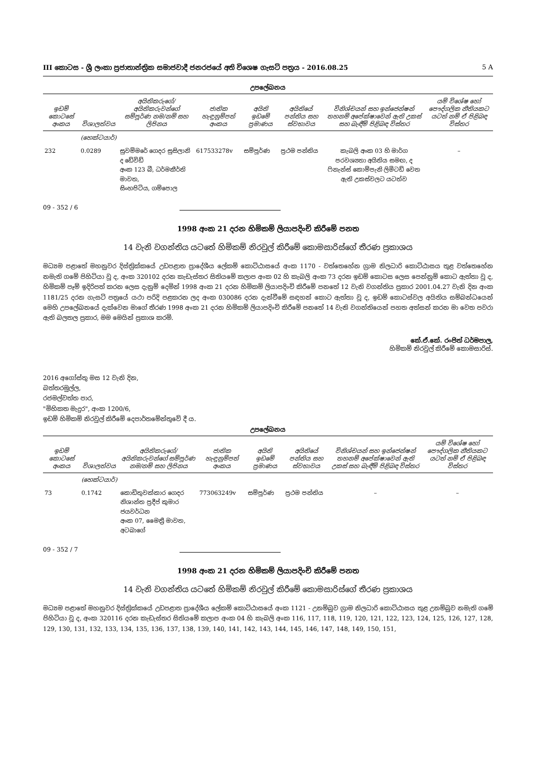III කොටස - ශ්‍රී ලංකා ප්‍රජාතාන්ත්‍රික සමාජවාදී ජනරජයේ අති විශෙෂ ගැසට් පත්‍රය - 2016.08.25 5 A
උපලේඛනය
| ඉඩම් කොටසේ අංකය | විශාලත්වය | අයිතිකරුගේ/අයිතිකරුවන්ගේ සම්පූර්ණ නම/නම් සහ ලිපිනය | ජාතික හැඳුනුම්පත් අංකය | අයිති ඉඩමේ ප්‍රමාණය | අයිතියේ පන්තිය සහ ස්වභාවය | විනිශ්චයන් සහ ඉන්ජෙන්ෂන් තහනම් අපේක්ෂාවෙන් ඇති උකස් සහ බැඳීම් පිළිබඳ විස්තර | යම් විශේෂ හෝ පෞද්ගලික නීතියකට යටත් නම් ඒ පිළිබඳ විස්තර |
| --- | --- | --- | --- | --- | --- | --- | --- |
| | (හෙක්ටයාර්) | | | | | | |
| 232 | 0.0289 | සුවම්මරේ ගෙදර සුසිලානි ද ඩේවිඩ් අංක 123 බී, ධර්මකීර්ති මාවත, සිංහපිටිය, ගම්පොල | 617533278v | සම්පූර්ණ | ප්‍රථම පන්තිය | කැබලි අංක 03 හි මාර්ග පරවශ්‍යතා අයිතිය සමඟ, ද ෆිනැන්ස් කොම්පැනි ලිමිටඩ් වෙත ඇති උකස්වලට යටත්ව | – |
09 - 352 / 6
1998 අංක 21 දරන හිමිකම් ලියාපදිංචි කිරීමේ පනත
14 වැනි වගන්තිය යටතේ හිමිකම් නිරවුල් කිරීමේ කොමසාරිස්ගේ තීරණ ප්‍රකාශය
මධ්‍යම පළාතේ මහනුවර දිස්ත්‍රික්කයේ උඩපළාත ප්‍රාදේශීය ලේකම් කොට්ඨාසයේ අංක 1170 - වත්තෙහේන ග්‍රාම නිලධාරි කොට්ඨාසය තුළ වත්තෙහේන නමැති ගමේ පිහිටියා වූ ද, අංක 320102 දරන කැඩැස්තර සිතියමේ කලාප අංක 02 හි කැබලි අංක 73 දරන ඉඩම් කොටස ලෙස පෙන්නුම් කොට ඇත්තා වූ ද, හිමිකම් පෑම් ඉදිරිපත් කරන ලෙස දැනුම් දෙමින් 1998 අංක 21 දරන හිමිකම් ලියාපදිංචි කිරීමේ පනතේ 12 වැනි වගන්තිය ප්‍රකාර 2001.04.27 වැනි දින අංක 1181/25 දරන ගැසට් පත්‍රයේ යථා පරිදි පළකරන ලද අංක 030086 දරන දැන්වීමේ සඳහන් කොට ඇත්තා වූ ද, ඉඩම් කොටස්වල අයිතිය සම්බන්ධයෙන් මෙහි උපලේඛනයේ දැක්වෙන මාගේ තීරණ 1998 අංක 21 දරන හිමිකම් ලියාපදිංචි කිරීමේ පනතේ 14 වැනි වගන්තියෙන් පහත අත්සන් කරන මා වෙත පවරා ඇති බලතල ප්‍රකාර, මම මෙයින් ප්‍රකාශ කරමි.
කේ.ඒ.කේ. රංජිත් ධර්මපාල,
හිමිකම් නිරවුල් කිරීමේ කොමසාරිස්.
2016 අගෝස්තු මස 12 වැනි දින,
බත්තරමුල්ල,
රජමල්වත්ත පාර,
"මිහිකත මැදුර", අංක 1200/6,
ඉඩම් හිමිකම් නිරවුල් කිරීමේ දෙපාර්තමේන්තුවේ දී ය.
උපලේඛනය
| ඉඩම් කොටසේ අංකය | විශාලත්වය | අයිතිකරුගේ/අයිතිකරුවන්ගේ සම්පූර්ණ නම/නම් සහ ලිපිනය | ජාතික හැඳුනුම්පත් අංකය | අයිති ඉඩමේ ප්‍රමාණය | අයිතියේ පන්තිය සහ ස්වභාවය | විනිශ්චයන් සහ ඉන්ජෙන්ෂන් තහනම් අපේක්ෂාවෙන් ඇති උකස් සහ බැඳීම් පිළිබඳ විස්තර | යම් විශේෂ හෝ පෞද්ගලික නීතියකට යටත් නම් ඒ පිළිබඳ විස්තර |
| --- | --- | --- | --- | --- | --- | --- | --- |
| | (හෙක්ටයාර්) | | | | | | |
| 73 | 0.1742 | කොඩිතුවක්කාර ගෙදර නිශාන්ත ප්‍රදීප් කුමාර ජයවර්ධන අංක 07, මෛත්‍රී මාවත, අටබාගේ | 773063249v | සම්පූර්ණ | ප්‍රථම පන්තිය | – | – |
09 - 352 / 7
1998 අංක 21 දරන හිමිකම් ලියාපදිංචි කිරීමේ පනත
14 වැනි වගන්තිය යටතේ හිමිකම් නිරවුල් කිරීමේ කොමසාරිස්ගේ තීරණ ප්‍රකාශය
මධ්‍යම පළාතේ මහනුවර දිස්ත්‍රික්කයේ උඩපළාත ප්‍රාදේශීය ලේකම් කොට්ඨාසයේ අංක 1121 - උනම්බුව ග්‍රාම නිලධාරි කොට්ඨාසය තුළ උනම්බුව නමැති ගමේ පිහිටියා වූ ද, අංක 320116 දරන කැඩැස්තර සිතියමේ කලාප අංක 04 හි කැබලි අංක 116, 117, 118, 119, 120, 121, 122, 123, 124, 125, 126, 127, 128, 129, 130, 131, 132, 133, 134, 135, 136, 137, 138, 139, 140, 141, 142, 143, 144, 145, 146, 147, 148, 149, 150, 151,